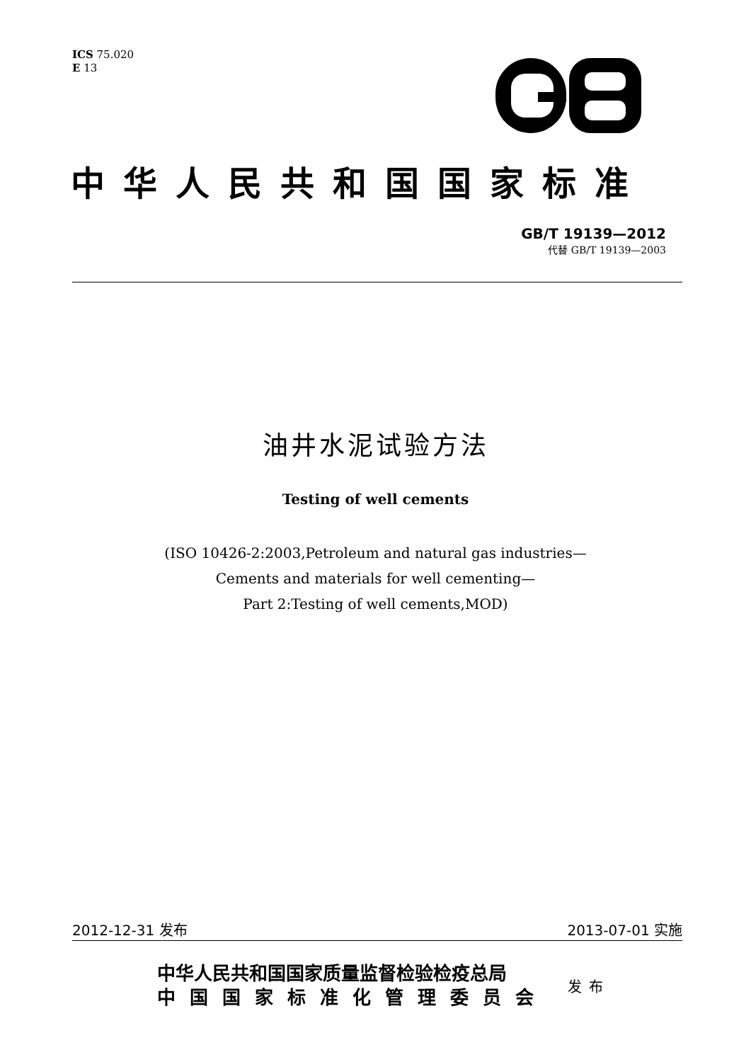ICS 75.020
E 13
中华人民共和国国家标准
GB/T 19139—2012
代替 GB/T 19139—2003
油井水泥试验方法
Testing of well cements
(ISO 10426-2:2003,Petroleum and natural gas industries—
Cements and materials for well cementing—
Part 2:Testing of well cements,MOD)
2012-12-31 发布 2013-07-01 实施
中华人民共和国国家质量监督检验检疫总局
中国国家标准化管理委员会
发布